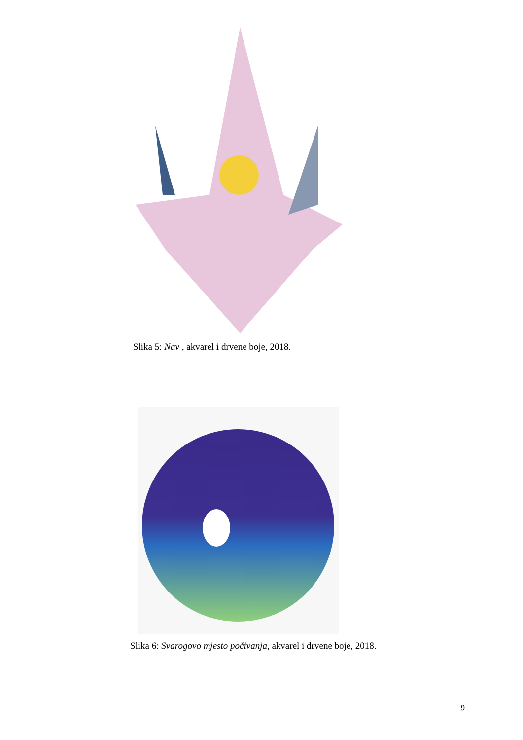Slika 5: Nav , akvarel i drvene boje, 2018.
Slika 6: Svarogovo mjesto počivanja, akvarel i drvene boje, 2018.
9